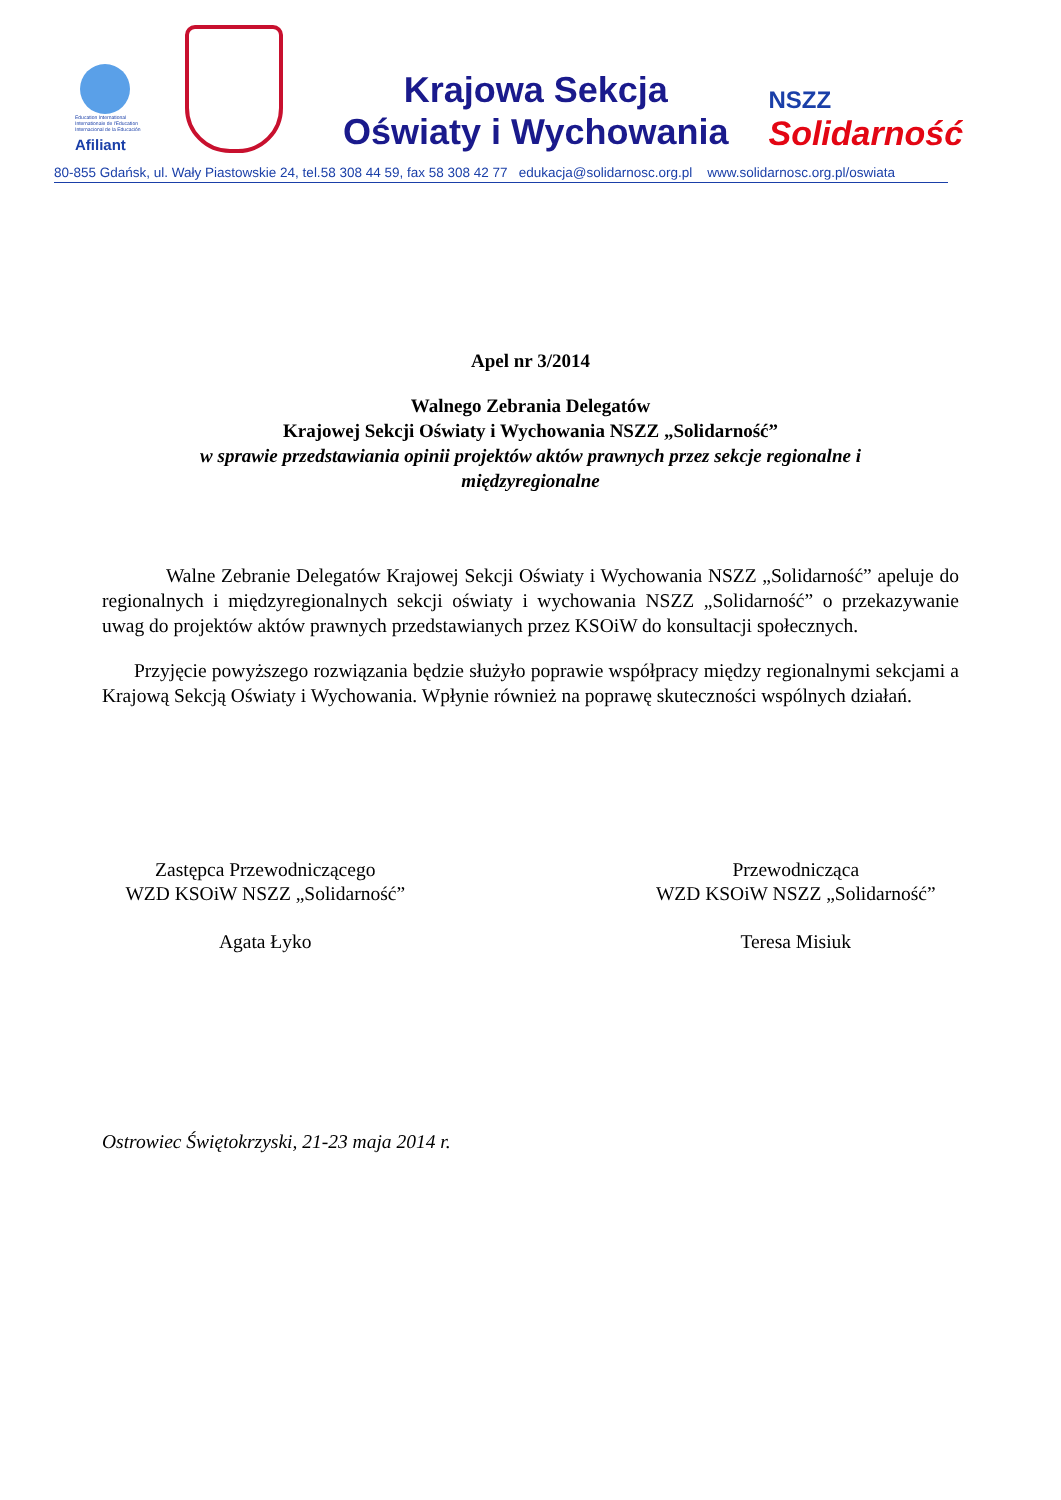Education International
Internationale de l'Education
Internacional de la Educación
Afiliant
Krajowa Sekcja
Oświaty i Wychowania
NSZZ
Solidarność
80-855 Gdańsk, ul. Wały Piastowskie 24, tel.58 308 44 59, fax 58 308 42 77 edukacja@solidarnosc.org.pl www.solidarnosc.org.pl/oswiata
Apel nr 3/2014
Walnego Zebrania Delegatów
Krajowej Sekcji Oświaty i Wychowania NSZZ „Solidarność”
w sprawie przedstawiania opinii projektów aktów prawnych przez sekcje regionalne i
międzyregionalne
Walne Zebranie Delegatów Krajowej Sekcji Oświaty i Wychowania NSZZ „Solidarność” apeluje do regionalnych i międzyregionalnych sekcji oświaty i wychowania NSZZ „Solidarność” o przekazywanie uwag do projektów aktów prawnych przedstawianych przez KSOiW do konsultacji społecznych.
Przyjęcie powyższego rozwiązania będzie służyło poprawie współpracy między regionalnymi sekcjami a Krajową Sekcją Oświaty i Wychowania. Wpłynie również na poprawę skuteczności wspólnych działań.
Zastępca Przewodniczącego
WZD KSOiW NSZZ „Solidarność”
Agata Łyko
Przewodnicząca
WZD KSOiW NSZZ „Solidarność”
Teresa Misiuk
Ostrowiec Świętokrzyski, 21-23 maja 2014 r.